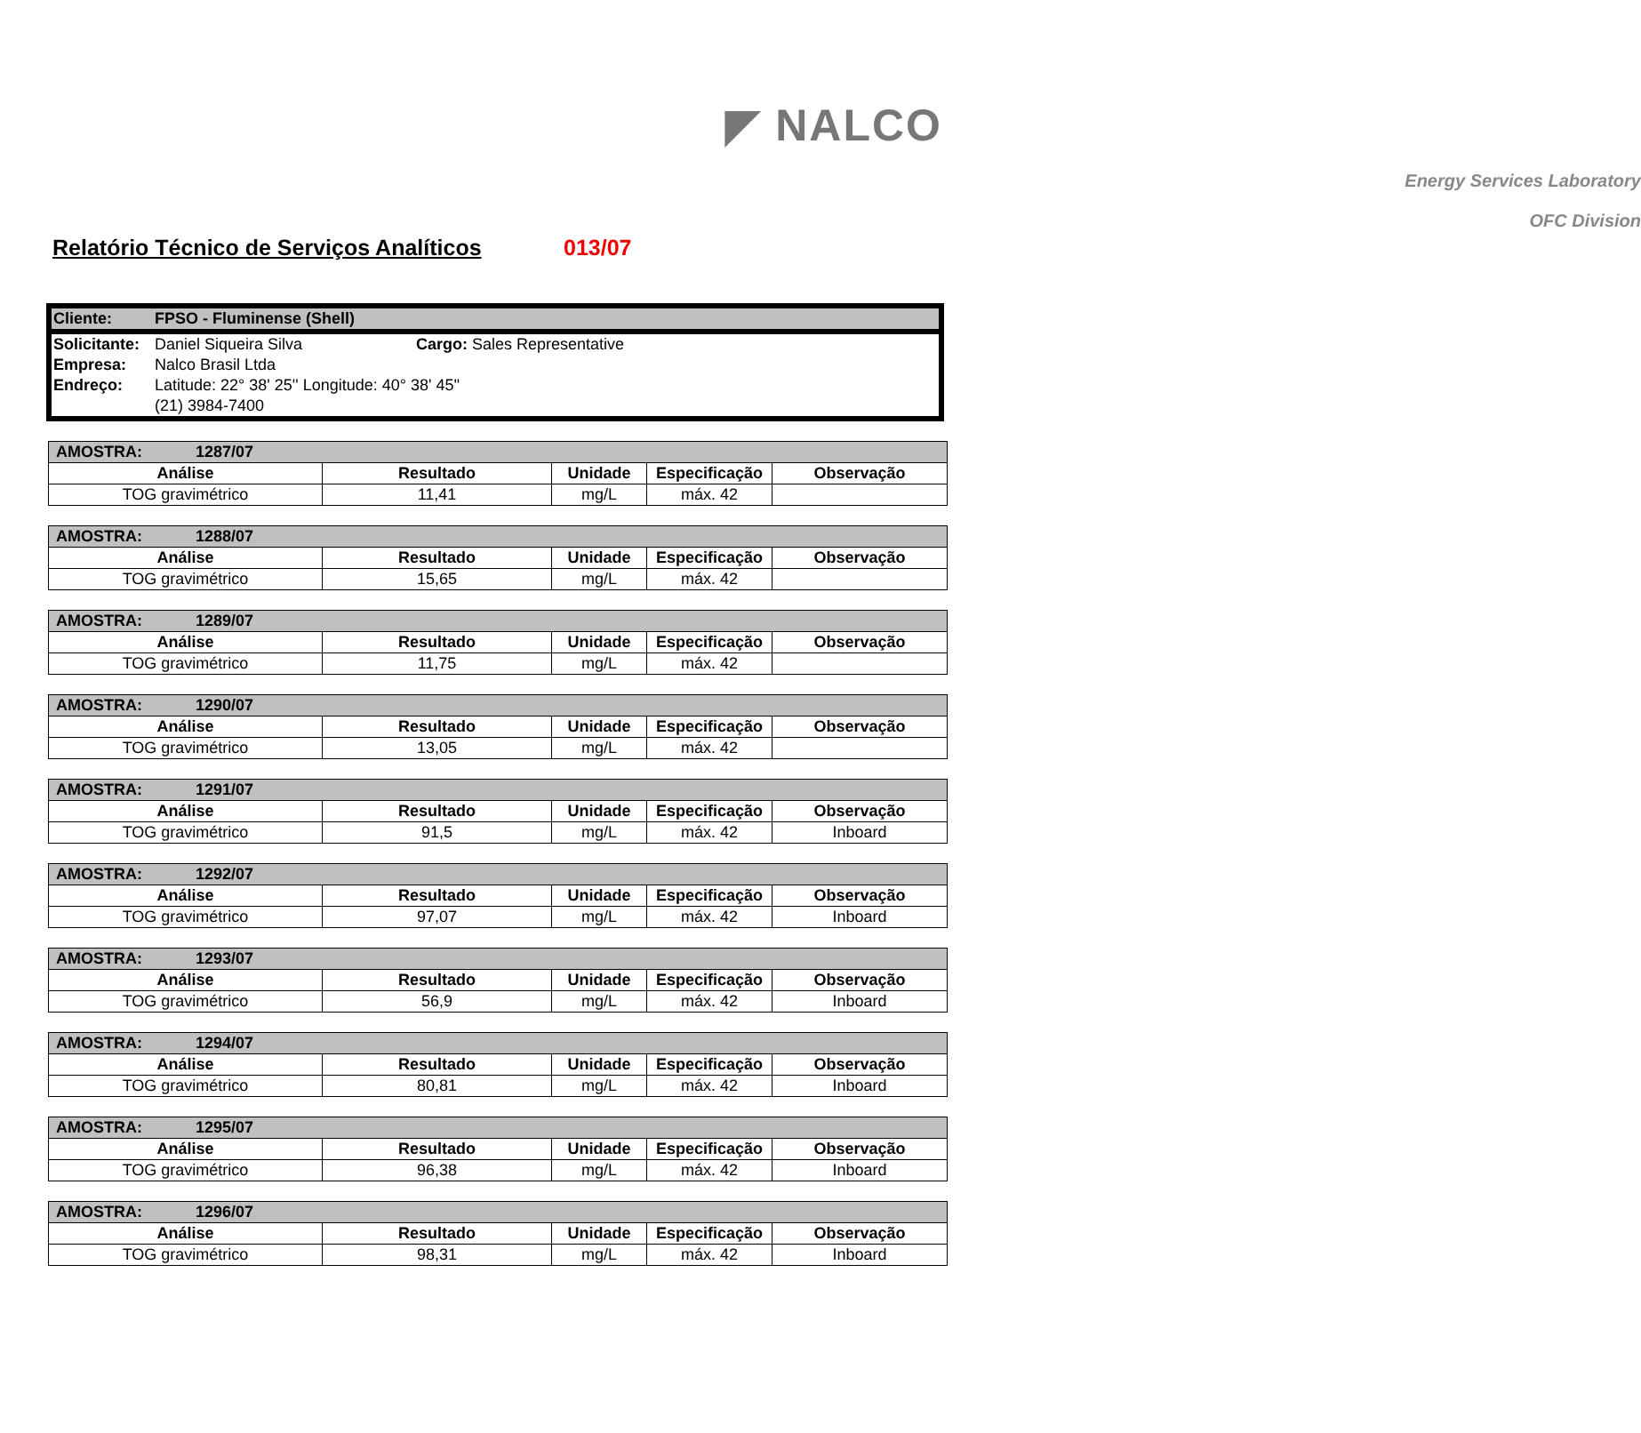◤ NALCO
Energy Services Laboratory
OFC Division
Relatório Técnico de Serviços Analíticos 013/07
| Cliente: | FPSO - Fluminense (Shell) | |
| Solicitante: | Daniel Siqueira Silva | Cargo: Sales Representative |
| Empresa: | Nalco Brasil Ltda | |
| Endreço: | Latitude: 22° 38' 25'' Longitude: 40° 38' 45'' | |
| | (21) 3984-7400 | |
| AMOSTRA: 1287/07 | | | | |
| --- | --- | --- | --- | --- |
| Análise | Resultado | Unidade | Especificação | Observação |
| TOG gravimétrico | 11,41 | mg/L | máx. 42 | |
| AMOSTRA: 1288/07 | | | | |
| --- | --- | --- | --- | --- |
| Análise | Resultado | Unidade | Especificação | Observação |
| TOG gravimétrico | 15,65 | mg/L | máx. 42 | |
| AMOSTRA: 1289/07 | | | | |
| --- | --- | --- | --- | --- |
| Análise | Resultado | Unidade | Especificação | Observação |
| TOG gravimétrico | 11,75 | mg/L | máx. 42 | |
| AMOSTRA: 1290/07 | | | | |
| --- | --- | --- | --- | --- |
| Análise | Resultado | Unidade | Especificação | Observação |
| TOG gravimétrico | 13,05 | mg/L | máx. 42 | |
| AMOSTRA: 1291/07 | | | | |
| --- | --- | --- | --- | --- |
| Análise | Resultado | Unidade | Especificação | Observação |
| TOG gravimétrico | 91,5 | mg/L | máx. 42 | Inboard |
| AMOSTRA: 1292/07 | | | | |
| --- | --- | --- | --- | --- |
| Análise | Resultado | Unidade | Especificação | Observação |
| TOG gravimétrico | 97,07 | mg/L | máx. 42 | Inboard |
| AMOSTRA: 1293/07 | | | | |
| --- | --- | --- | --- | --- |
| Análise | Resultado | Unidade | Especificação | Observação |
| TOG gravimétrico | 56,9 | mg/L | máx. 42 | Inboard |
| AMOSTRA: 1294/07 | | | | |
| --- | --- | --- | --- | --- |
| Análise | Resultado | Unidade | Especificação | Observação |
| TOG gravimétrico | 80,81 | mg/L | máx. 42 | Inboard |
| AMOSTRA: 1295/07 | | | | |
| --- | --- | --- | --- | --- |
| Análise | Resultado | Unidade | Especificação | Observação |
| TOG gravimétrico | 96,38 | mg/L | máx. 42 | Inboard |
| AMOSTRA: 1296/07 | | | | |
| --- | --- | --- | --- | --- |
| Análise | Resultado | Unidade | Especificação | Observação |
| TOG gravimétrico | 98,31 | mg/L | máx. 42 | Inboard |